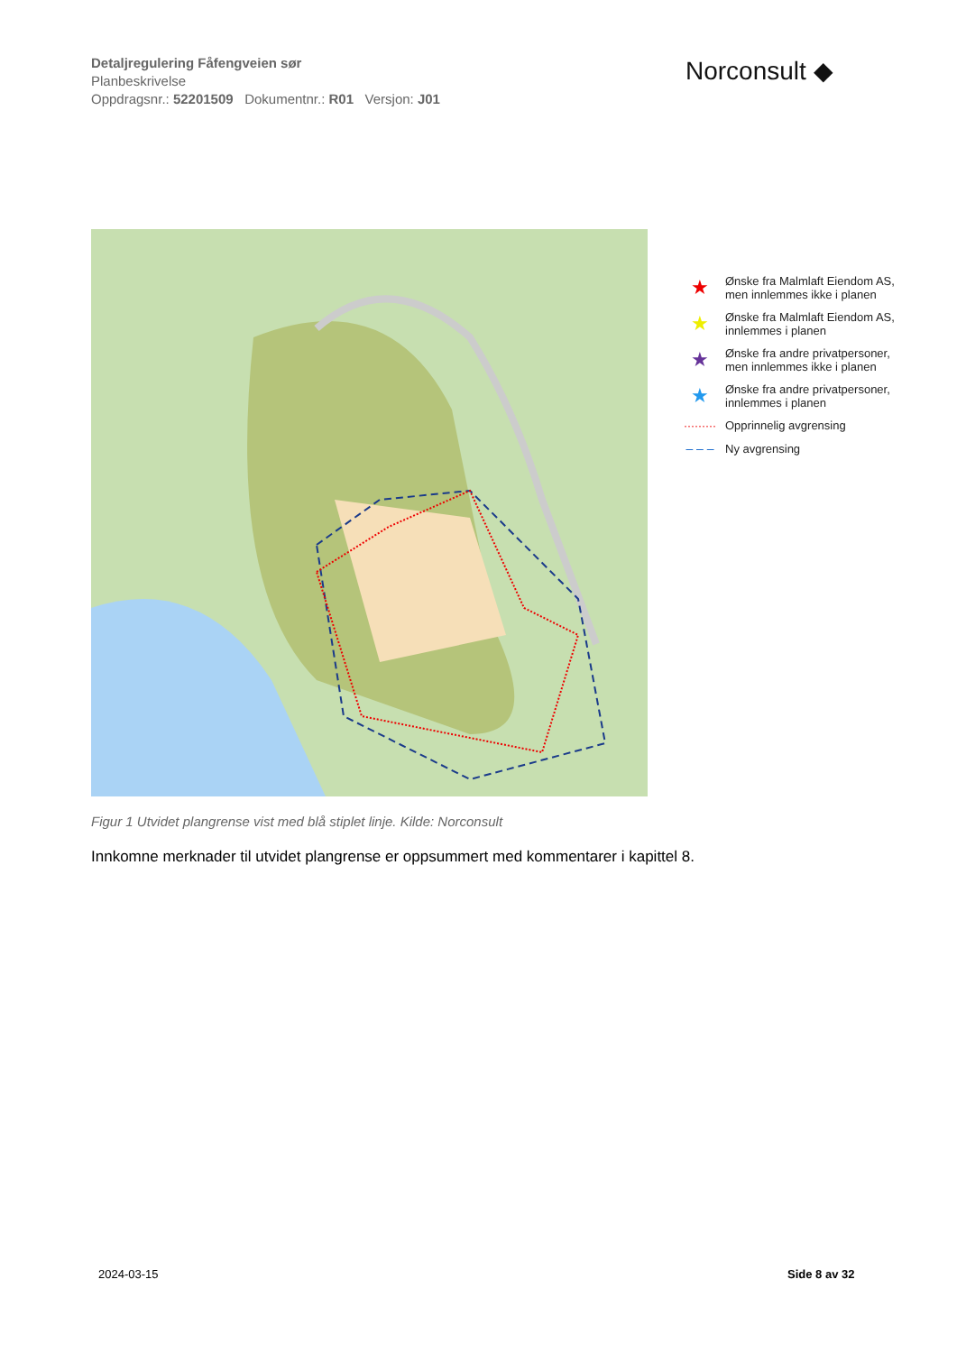Detaljregulering Fåfengveien sør
Planbeskrivelse
Oppdragsnr.: 52201509 Dokumentnr.: R01 Versjon: J01
Norconsult ◆
★ Ønske fra Malmlaft Eiendom AS,
men innlemmes ikke i planen
★ Ønske fra Malmlaft Eiendom AS,
innlemmes i planen
★ Ønske fra andre privatpersoner,
men innlemmes ikke i planen
★ Ønske fra andre privatpersoner,
innlemmes i planen
········· Opprinnelig avgrensing
– – – Ny avgrensing
Figur 1 Utvidet plangrense vist med blå stiplet linje. Kilde: Norconsult
Innkomne merknader til utvidet plangrense er oppsummert med kommentarer i kapittel 8.
2024-03-15 Side 8 av 32